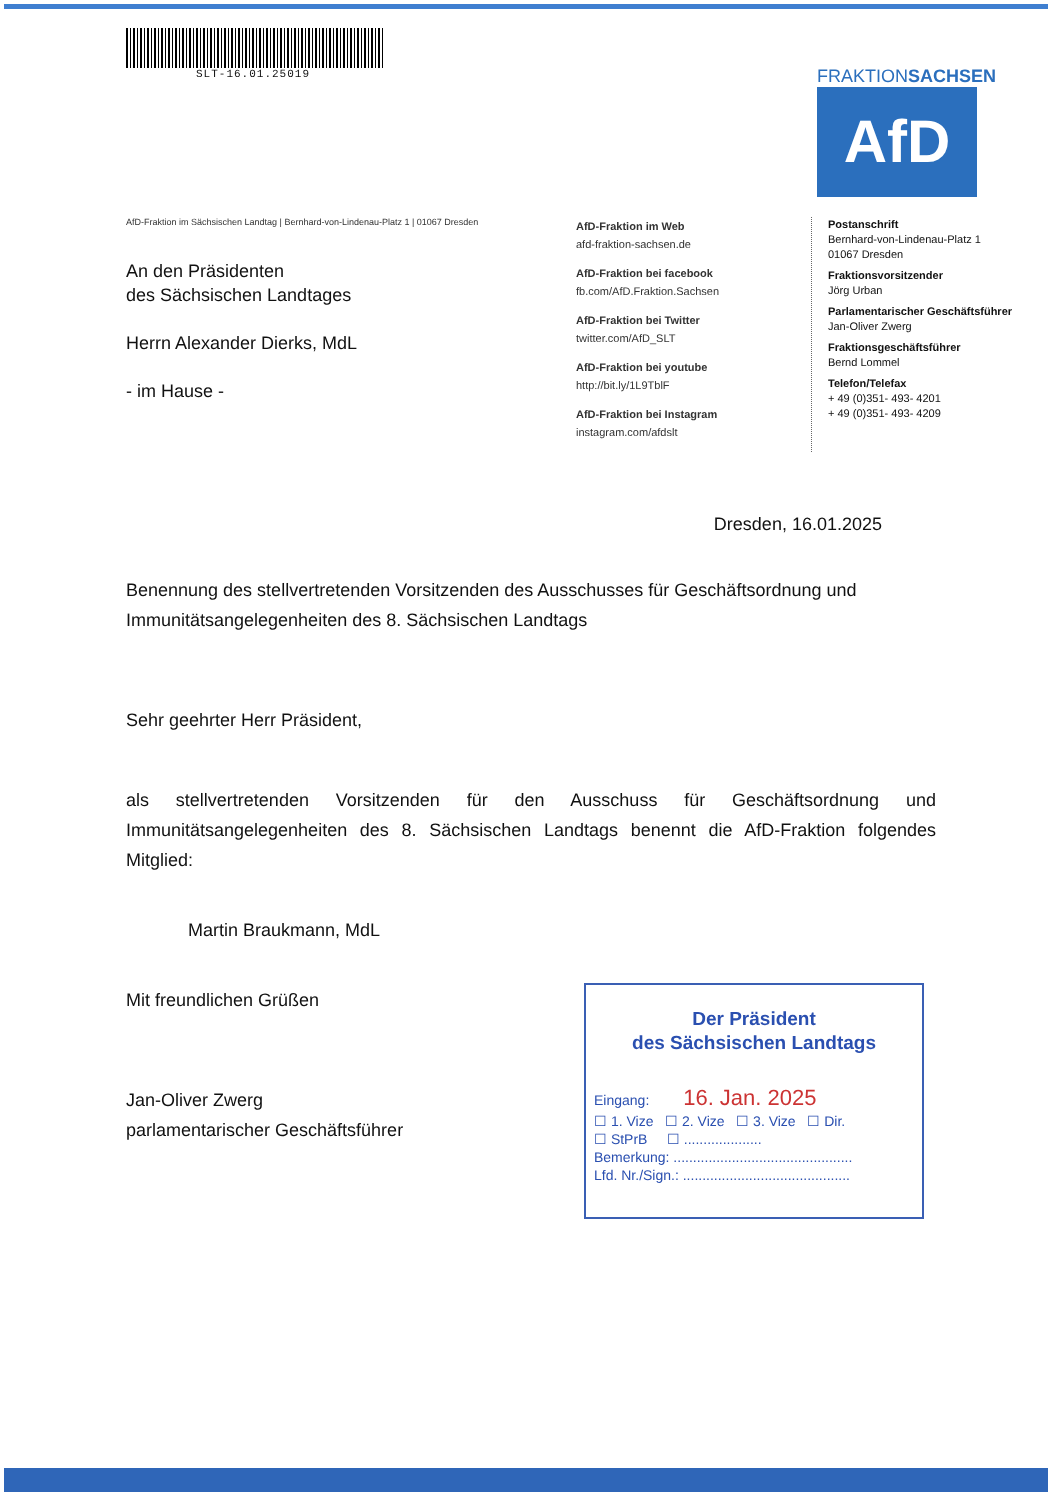SLT-16.01.25019
FRAKTIONSACHSEN
AfD
AfD-Fraktion im Sächsischen Landtag | Bernhard-von-Lindenau-Platz 1 | 01067 Dresden
An den Präsidenten
des Sächsischen Landtages
Herrn Alexander Dierks, MdL
- im Hause -
AfD-Fraktion im Web
afd-fraktion-sachsen.de
AfD-Fraktion bei facebook
fb.com/AfD.Fraktion.Sachsen
AfD-Fraktion bei Twitter
twitter.com/AfD_SLT
AfD-Fraktion bei youtube
http://bit.ly/1L9TblF
AfD-Fraktion bei Instagram
instagram.com/afdslt
Postanschrift
Bernhard-von-Lindenau-Platz 1
01067 Dresden
Fraktionsvorsitzender
Jörg Urban
Parlamentarischer Geschäftsführer
Jan-Oliver Zwerg
Fraktionsgeschäftsführer
Bernd Lommel
Telefon/Telefax
+ 49 (0)351- 493- 4201
+ 49 (0)351- 493- 4209
Dresden, 16.01.2025
Benennung des stellvertretenden Vorsitzenden des Ausschusses für Geschäftsordnung und Immunitätsangelegenheiten des 8. Sächsischen Landtags
Sehr geehrter Herr Präsident,
als stellvertretenden Vorsitzenden für den Ausschuss für Geschäftsordnung und Immunitätsangelegenheiten des 8. Sächsischen Landtags benennt die AfD-Fraktion folgendes Mitglied:
Martin Braukmann, MdL
Mit freundlichen Grüßen
Jan-Oliver Zwerg
parlamentarischer Geschäftsführer
Der Präsident
des Sächsischen Landtags
Eingang: 16. Jan. 2025
☐ 1. Vize ☐ 2. Vize ☐ 3. Vize ☐ Dir.
☐ StPrB ☐ ....................
Bemerkung: ..............................................
Lfd. Nr./Sign.: ...........................................